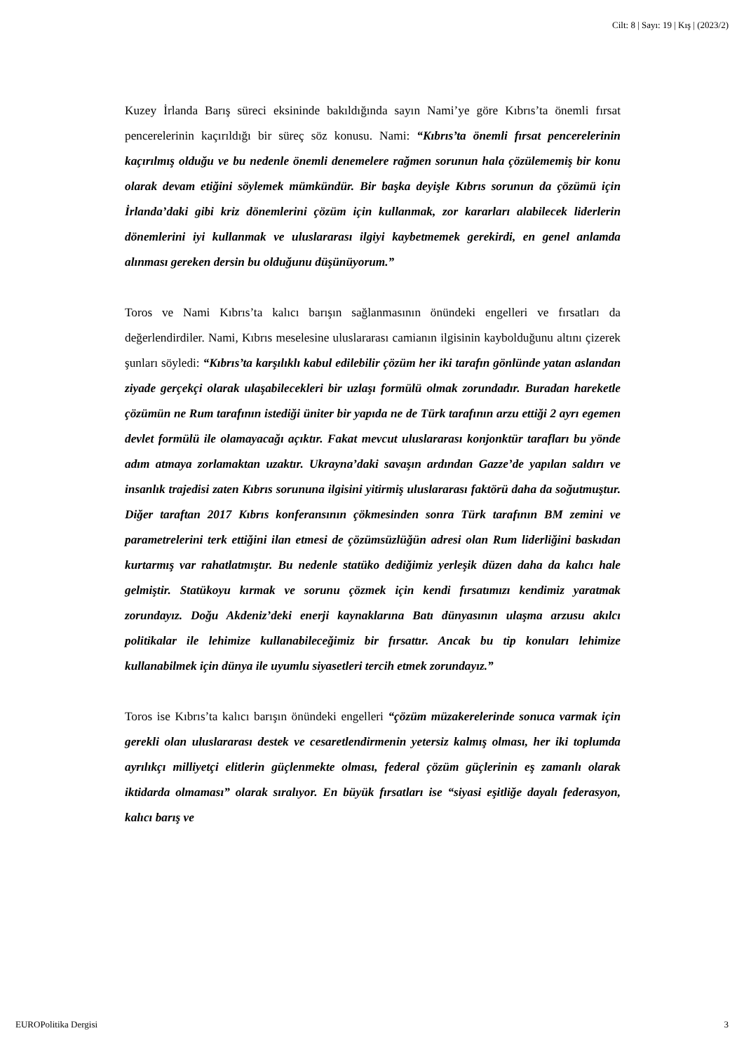Cilt: 8 | Sayı: 19 | Kış | (2023/2)
Kuzey İrlanda Barış süreci eksininde bakıldığında sayın Nami’ye göre Kıbrıs’ta önemli fırsat pencerelerinin kaçırıldığı bir süreç söz konusu. Nami: “Kıbrıs’ta önemli fırsat pencerelerinin kaçırılmış olduğu ve bu nedenle önemli denemelere rağmen sorunun hala çözülememiş bir konu olarak devam etiğini söylemek mümkündür. Bir başka deyişle Kıbrıs sorunun da çözümü için İrlanda’daki gibi kriz dönemlerini çözüm için kullanmak, zor kararları alabilecek liderlerin dönemlerini iyi kullanmak ve uluslararası ilgiyi kaybetmemek gerekirdi, en genel anlamda alınması gereken dersin bu olduğunu düşünüyorum.”
Toros ve Nami Kıbrıs’ta kalıcı barışın sağlanmasının önündeki engelleri ve fırsatları da değerlendirdiler. Nami, Kıbrıs meselesine uluslararası camianın ilgisinin kaybolduğunu altını çizerek şunları söyledi: “Kıbrıs’ta karşılıklı kabul edilebilir çözüm her iki tarafın gönlünde yatan aslandan ziyade gerçekçi olarak ulaşabilecekleri bir uzlaşı formülü olmak zorundadır. Buradan hareketle çözümün ne Rum tarafının istediği üniter bir yapıda ne de Türk tarafının arzu ettiği 2 ayrı egemen devlet formülü ile olamayacağı açıktır. Fakat mevcut uluslararası konjonktür tarafları bu yönde adım atmaya zorlamaktan uzaktır. Ukrayna’daki savaşın ardından Gazze’de yapılan saldırı ve insanlık trajedisi zaten Kıbrıs sorununa ilgisini yitirmiş uluslararası faktörü daha da soğutmuştur. Diğer taraftan 2017 Kıbrıs konferansının çökmesinden sonra Türk tarafının BM zemini ve parametrelerini terk ettiğini ilan etmesi de çözümsüzlüğün adresi olan Rum liderliğini baskıdan kurtarmış var rahatlatmıştır. Bu nedenle statüko dediğimiz yerleşik düzen daha da kalıcı hale gelmiştir. Statükoyu kırmak ve sorunu çözmek için kendi fırsatımızı kendimiz yaratmak zorundayız. Doğu Akdeniz’deki enerji kaynaklarına Batı dünyasının ulaşma arzusu akılcı politikalar ile lehimize kullanabileceğimiz bir fırsattır. Ancak bu tip konuları lehimize kullanabilmek için dünya ile uyumlu siyasetleri tercih etmek zorundayız.”
Toros ise Kıbrıs’ta kalıcı barışın önündeki engelleri “çözüm müzakerelerinde sonuca varmak için gerekli olan uluslararası destek ve cesaretlendirmenin yetersiz kalmış olması, her iki toplumda ayrılıkçı milliyetçi elitlerin güçlenmekte olması, federal çözüm güçlerinin eş zamanlı olarak iktidarda olmaması” olarak sıralıyor. En büyük fırsatları ise “siyasi eşitliğe dayalı federasyon, kalıcı barış ve
EUROPolitika Dergisi 3